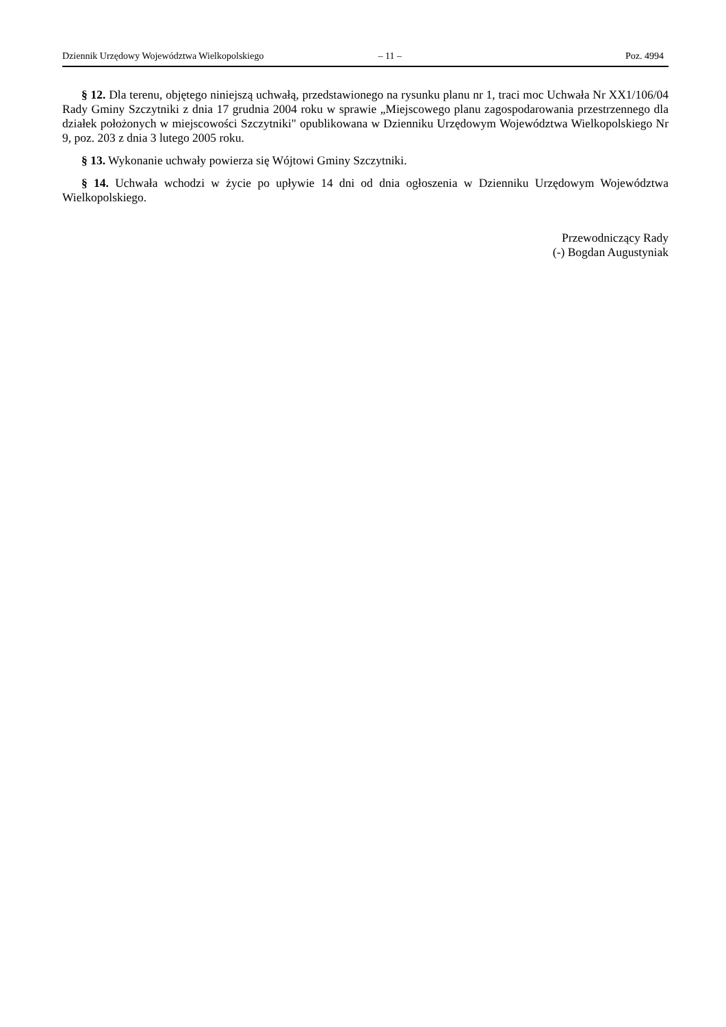Dziennik Urzędowy Województwa Wielkopolskiego – 11 – Poz. 4994
§ 12. Dla terenu, objętego niniejszą uchwałą, przedstawionego na rysunku planu nr 1, traci moc Uchwała Nr XX1/106/04 Rady Gminy Szczytniki z dnia 17 grudnia 2004 roku w sprawie „Miejscowego planu zagospodarowania przestrzennego dla działek położonych w miejscowości Szczytniki" opublikowana w Dzienniku Urzędowym Województwa Wielkopolskiego Nr 9, poz. 203 z dnia 3 lutego 2005 roku.
§ 13. Wykonanie uchwały powierza się Wójtowi Gminy Szczytniki.
§ 14. Uchwała wchodzi w życie po upływie 14 dni od dnia ogłoszenia w Dzienniku Urzędowym Województwa Wielkopolskiego.
Przewodniczący Rady
(-) Bogdan Augustyniak